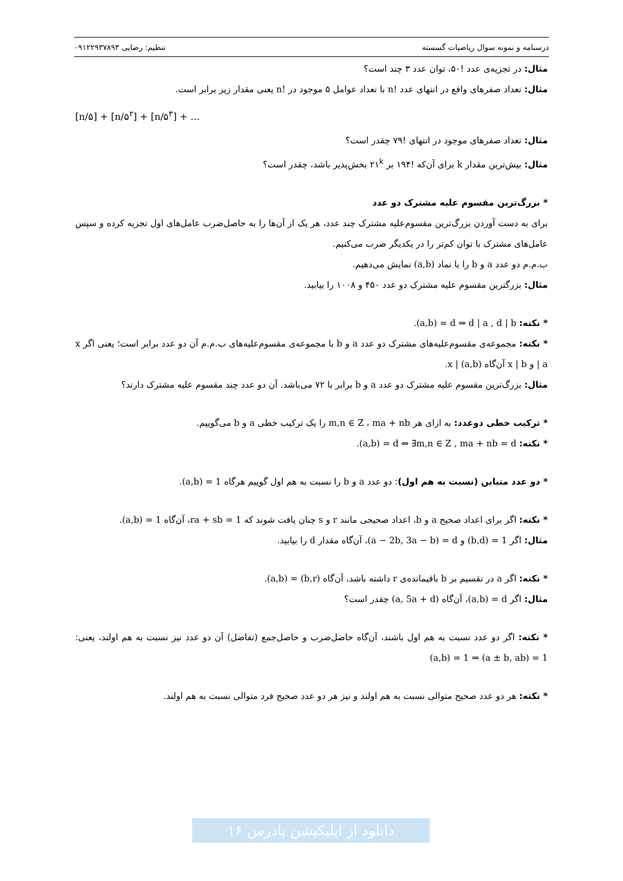درسنامه و نمونه سوال ریاضیات گسسته تنظیم: رضایی ۰۹۱۲۲۹۳۷۸۹۳
مثال: در تجزیه‌ی عدد !۵۰، توان عدد ۳ چند است؟
مثال: تعداد صفرهای واقع در انتهای عدد n! با تعداد عوامل ۵ موجود در n! یعنی مقدار زیر برابر است.
[n/۵] + [n/۵<sup>۲</sup>] + [n/۵<sup>۳</sup>] + ...
مثال: تعداد صفرهای موجود در انتهای !۷۹ چقدر است؟
مثال: بیش‌ترین مقدار k برای آن‌که !۱۹۴ بر ۲۱<sup>k</sup> بخش‌پذیر باشد، چقدر است؟
* بزرگ‌ترین مقسوم علیه مشترک دو عدد
برای به دست آوردن بزرگ‌ترین مقسوم‌علیه مشترک چند عدد، هر یک از آن‌ها را به حاصل‌ضرب عامل‌های اول تجزیه کرده و سپس عامل‌های مشترک با توان کم‌تر را در یکدیگر ضرب می‌کنیم.
ب.م.م دو عدد a و b را با نماد (a,b) نمایش می‌دهیم.
مثال: بزرگترین مقسوم علیه مشترک دو عدد ۴۵۰ و ۱۰۰۸ را بیابید.
* نکته: (a,b) = d ⇒ d | a , d | b.
* نکته: مجموعه‌ی مقسوم‌علیه‌های مشترک دو عدد a و b با مجموعه‌ی مقسوم‌علیه‌های ب.م.م آن دو عدد برابر است؛ یعنی اگر x | a و x | b آن‌گاه x | (a,b).
مثال: بزرگ‌ترین مقسوم علیه مشترک دو عدد a و b برابر با ۷۲ می‌باشد. آن دو عدد چند مقسوم علیه مشترک دارند؟
* ترکیب خطی دوعدد: به ازای هر m,n ∈ Z ، ma + nb را یک ترکیب خطی a و b می‌گوییم.
* نکته: (a,b) = d ⇔ ∃m,n ∈ Z , ma + nb = d.
* دو عدد متباین (نسبت به هم اول): دو عدد a و b را نسبت به هم اول گوییم هرگاه (a,b) = 1.
* نکته: اگر برای اعداد صحیح a و b، اعداد صحیحی مانند r و s چنان یافت شوند که ra + sb = 1، آن‌گاه (a,b) = 1.
مثال: اگر (b,d) = 1 و (a − 2b, 3a − b) = d، آن‌گاه مقدار d را بیابید.
* نکته: اگر a در تقسیم بر b باقیمانده‌ی r داشته باشد، آن‌گاه (a,b) = (b,r).
مثال: اگر (a,b) = d، آن‌گاه (a, 5a + d) چقدر است؟
* نکته: اگر دو عدد نسبت به هم اول باشند، آن‌گاه حاصل‌ضرب و حاصل‌جمع (تفاضل) آن دو عدد نیز نسبت به هم اولند، یعنی: (a,b) = 1 ⇒ (a ± b, ab) = 1
* نکته: هر دو عدد صحیح متوالی نسبت به هم اولند و نیز هر دو عدد صحیح فرد متوالی نسبت به هم اولند.
دانلود از اپلیکیشن پادرس ۱۶